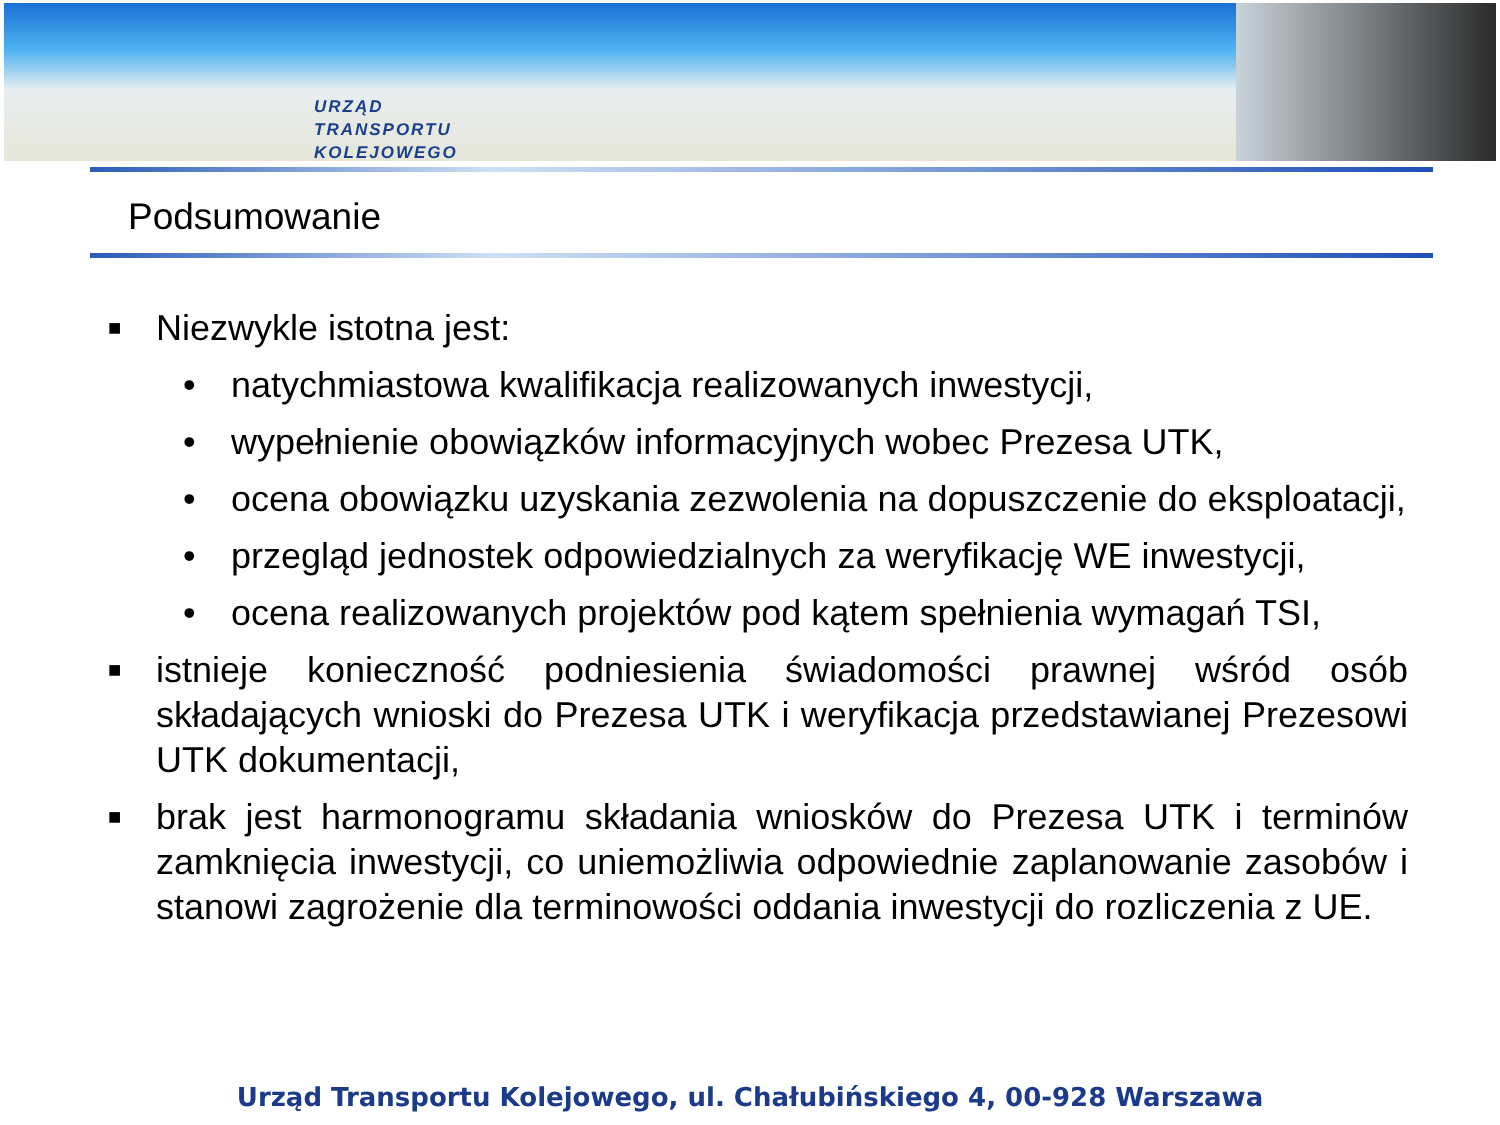URZĄD
TRANSPORTU
KOLEJOWEGO
Podsumowanie
■
Niezwykle istotna jest:
• natychmiastowa kwalifikacja realizowanych inwestycji,
• wypełnienie obowiązków informacyjnych wobec Prezesa UTK,
• ocena obowiązku uzyskania zezwolenia na dopuszczenie do eksploatacji,
• przegląd jednostek odpowiedzialnych za weryfikację WE inwestycji,
• ocena realizowanych projektów pod kątem spełnienia wymagań TSI,
■
istnieje konieczność podniesienia świadomości prawnej wśród osób składających wnioski do Prezesa UTK i weryfikacja przedstawianej Prezesowi UTK dokumentacji,
■
brak jest harmonogramu składania wniosków do Prezesa UTK i terminów zamknięcia inwestycji, co uniemożliwia odpowiednie zaplanowanie zasobów i stanowi zagrożenie dla terminowości oddania inwestycji do rozliczenia z UE.
Urząd Transportu Kolejowego, ul. Chałubińskiego 4, 00-928 Warszawa